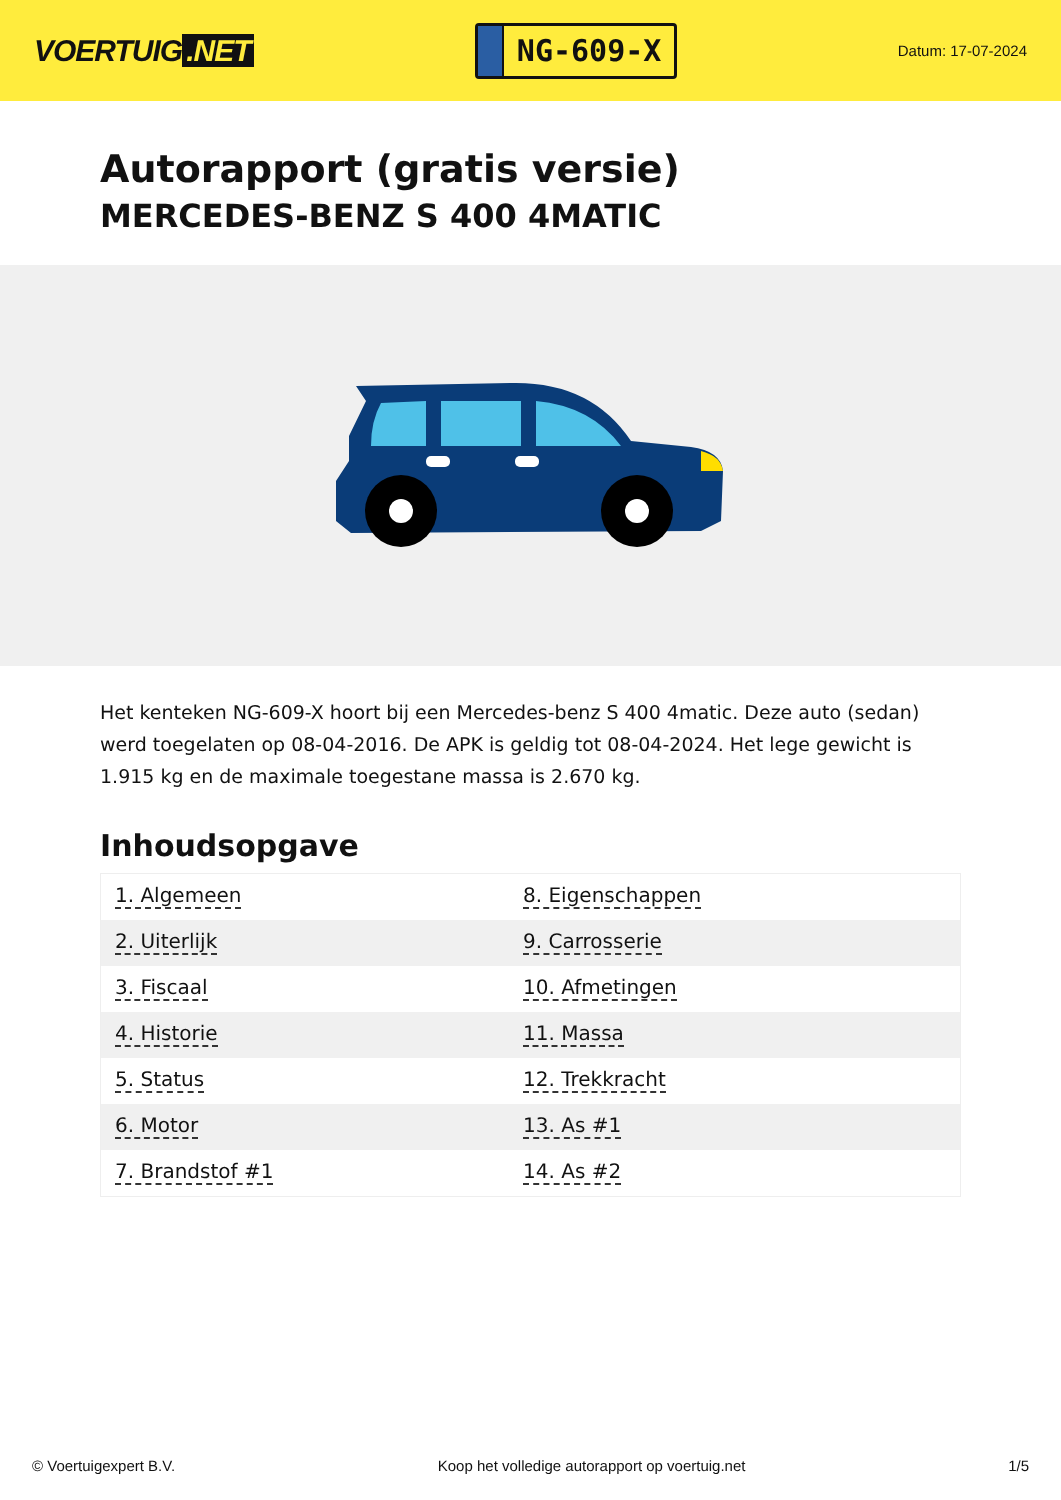VOERTUIG.NET
NG-609-X
Datum: 17-07-2024
Autorapport (gratis versie)
MERCEDES-BENZ S 400 4MATIC
Het kenteken NG-609-X hoort bij een Mercedes-benz S 400 4matic. Deze auto (sedan) werd toegelaten op 08-04-2016. De APK is geldig tot 08-04-2024. Het lege gewicht is 1.915 kg en de maximale toegestane massa is 2.670 kg.
Inhoudsopgave
| 1. Algemeen | 8. Eigenschappen |
| 2. Uiterlijk | 9. Carrosserie |
| 3. Fiscaal | 10. Afmetingen |
| 4. Historie | 11. Massa |
| 5. Status | 12. Trekkracht |
| 6. Motor | 13. As #1 |
| 7. Brandstof #1 | 14. As #2 |
© Voertuigexpert B.V. Koop het volledige autorapport op voertuig.net 1/5